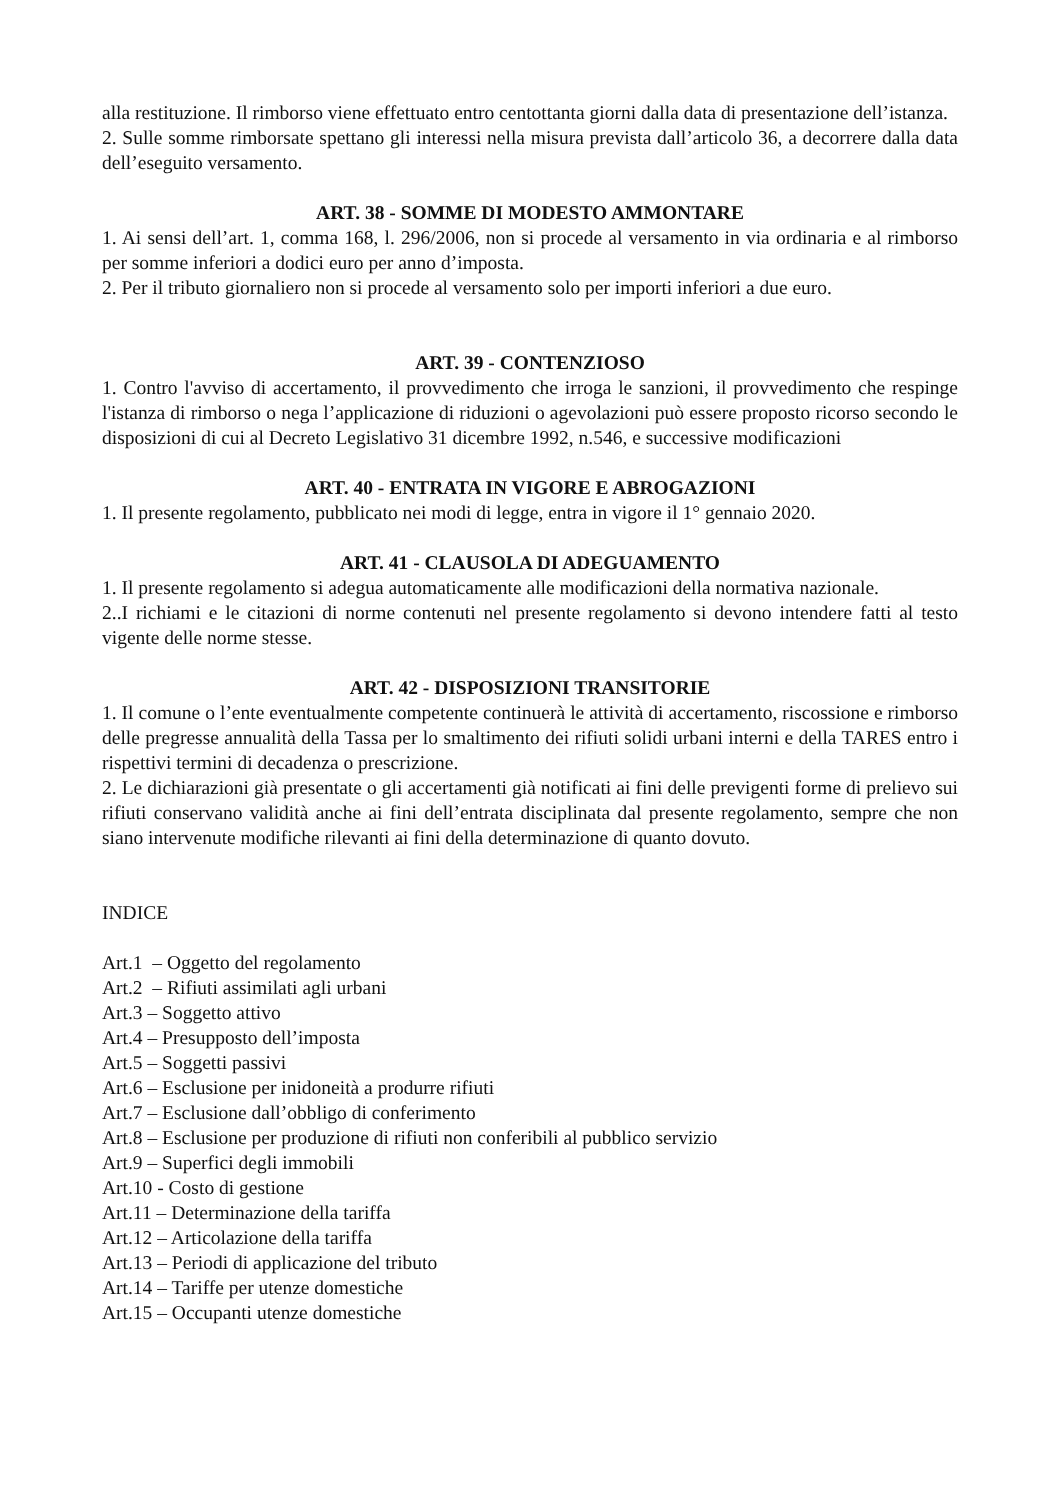alla restituzione. Il rimborso viene effettuato entro centottanta giorni dalla data di presentazione dell’istanza.
2. Sulle somme rimborsate spettano gli interessi nella misura prevista dall’articolo 36, a decorrere dalla data dell’eseguito versamento.
ART. 38 - SOMME DI MODESTO AMMONTARE
1. Ai sensi dell’art. 1, comma 168, l. 296/2006, non si procede al versamento in via ordinaria e al rimborso per somme inferiori a dodici euro per anno d’imposta.
2. Per il tributo giornaliero non si procede al versamento solo per importi inferiori a due euro.
ART. 39 - CONTENZIOSO
1. Contro l'avviso di accertamento, il provvedimento che irroga le sanzioni, il provvedimento che respinge l'istanza di rimborso o nega l’applicazione di riduzioni o agevolazioni può essere proposto ricorso secondo le disposizioni di cui al Decreto Legislativo 31 dicembre 1992, n.546, e successive modificazioni
ART. 40 - ENTRATA IN VIGORE E ABROGAZIONI
1. Il presente regolamento, pubblicato nei modi di legge, entra in vigore il 1° gennaio 2020.
ART. 41 - CLAUSOLA DI ADEGUAMENTO
1. Il presente regolamento si adegua automaticamente alle modificazioni della normativa nazionale.
2..I richiami e le citazioni di norme contenuti nel presente regolamento si devono intendere fatti al testo vigente delle norme stesse.
ART. 42 - DISPOSIZIONI TRANSITORIE
1. Il comune o l’ente eventualmente competente continuerà le attività di accertamento, riscossione e rimborso delle pregresse annualità della Tassa per lo smaltimento dei rifiuti solidi urbani interni e della TARES entro i rispettivi termini di decadenza o prescrizione.
2. Le dichiarazioni già presentate o gli accertamenti già notificati ai fini delle previgenti forme di prelievo sui rifiuti conservano validità anche ai fini dell’entrata disciplinata dal presente regolamento, sempre che non siano intervenute modifiche rilevanti ai fini della determinazione di quanto dovuto.
INDICE
Art.1 – Oggetto del regolamento
Art.2 – Rifiuti assimilati agli urbani
Art.3 – Soggetto attivo
Art.4 – Presupposto dell’imposta
Art.5 – Soggetti passivi
Art.6 – Esclusione per inidoneità a produrre rifiuti
Art.7 – Esclusione dall’obbligo di conferimento
Art.8 – Esclusione per produzione di rifiuti non conferibili al pubblico servizio
Art.9 – Superfici degli immobili
Art.10 - Costo di gestione
Art.11 – Determinazione della tariffa
Art.12 – Articolazione della tariffa
Art.13 – Periodi di applicazione del tributo
Art.14 – Tariffe per utenze domestiche
Art.15 – Occupanti utenze domestiche